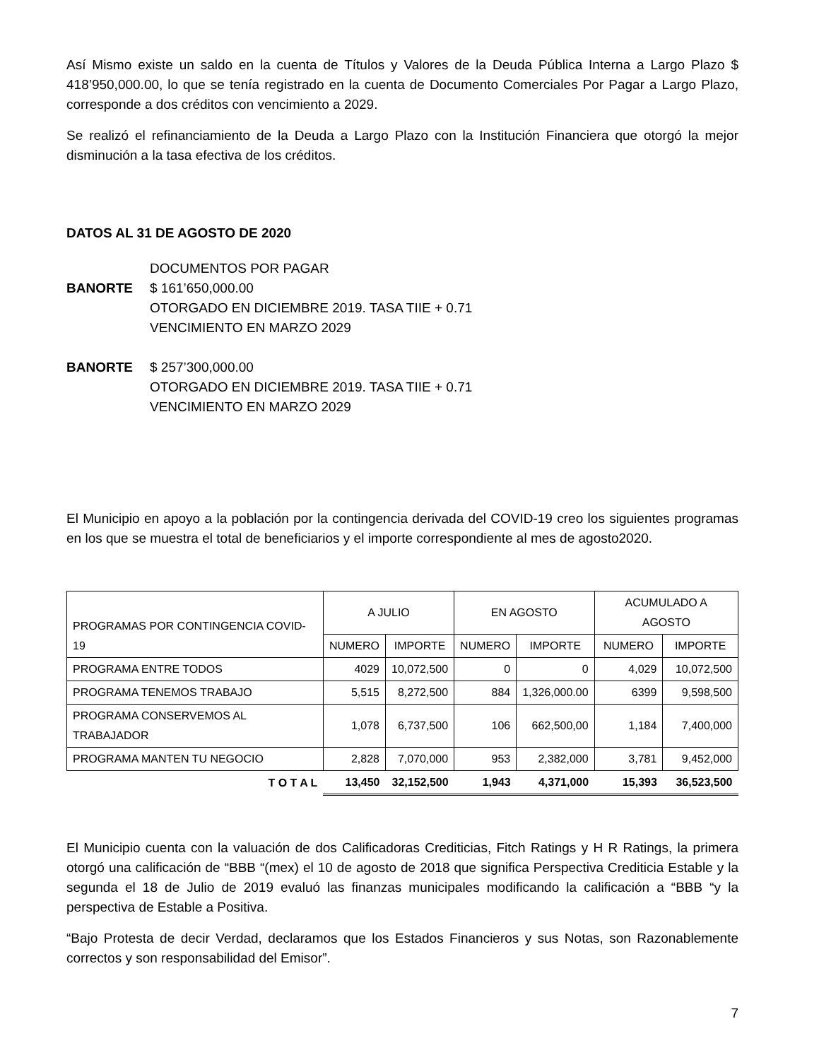Así Mismo existe un saldo en la cuenta de Títulos y Valores de la Deuda Pública Interna a Largo Plazo $ 418’950,000.00, lo que se tenía registrado en la cuenta de Documento Comerciales Por Pagar a Largo Plazo, corresponde a dos créditos con vencimiento a 2029.
Se realizó el refinanciamiento de la Deuda a Largo Plazo con la Institución Financiera que otorgó la mejor disminución a la tasa efectiva de los créditos.
DATOS AL 31 DE AGOSTO DE 2020
DOCUMENTOS POR PAGAR
BANORTE $ 161’650,000.00
OTORGADO EN DICIEMBRE 2019. TASA TIIE + 0.71
VENCIMIENTO EN MARZO 2029
BANORTE $ 257’300,000.00
OTORGADO EN DICIEMBRE 2019. TASA TIIE + 0.71
VENCIMIENTO EN MARZO 2029
El Municipio en apoyo a la población por la contingencia derivada del COVID-19 creo los siguientes programas en los que se muestra el total de beneficiarios y el importe correspondiente al mes de agosto2020.
| PROGRAMAS POR CONTINGENCIA COVID-19 | A JULIO | | EN AGOSTO | | ACUMULADO A AGOSTO | |
| --- | --- | --- | --- | --- | --- | --- |
| | NUMERO | IMPORTE | NUMERO | IMPORTE | NUMERO | IMPORTE |
| PROGRAMA ENTRE TODOS | 4029 | 10,072,500 | 0 | 0 | 4,029 | 10,072,500 |
| PROGRAMA TENEMOS TRABAJO | 5,515 | 8,272,500 | 884 | 1,326,000.00 | 6399 | 9,598,500 |
| PROGRAMA CONSERVEMOS AL TRABAJADOR | 1,078 | 6,737,500 | 106 | 662,500,00 | 1,184 | 7,400,000 |
| PROGRAMA MANTEN TU NEGOCIO | 2,828 | 7,070,000 | 953 | 2,382,000 | 3,781 | 9,452,000 |
| T O T A L | 13,450 | 32,152,500 | 1,943 | 4,371,000 | 15,393 | 36,523,500 |
El Municipio cuenta con la valuación de dos Calificadoras Crediticias, Fitch Ratings y H R Ratings, la primera otorgó una calificación de “BBB “(mex) el 10 de agosto de 2018 que significa Perspectiva Crediticia Estable y la segunda el 18 de Julio de 2019 evaluó las finanzas municipales modificando la calificación a “BBB “y la perspectiva de Estable a Positiva.
“Bajo Protesta de decir Verdad, declaramos que los Estados Financieros y sus Notas, son Razonablemente correctos y son responsabilidad del Emisor”.
7